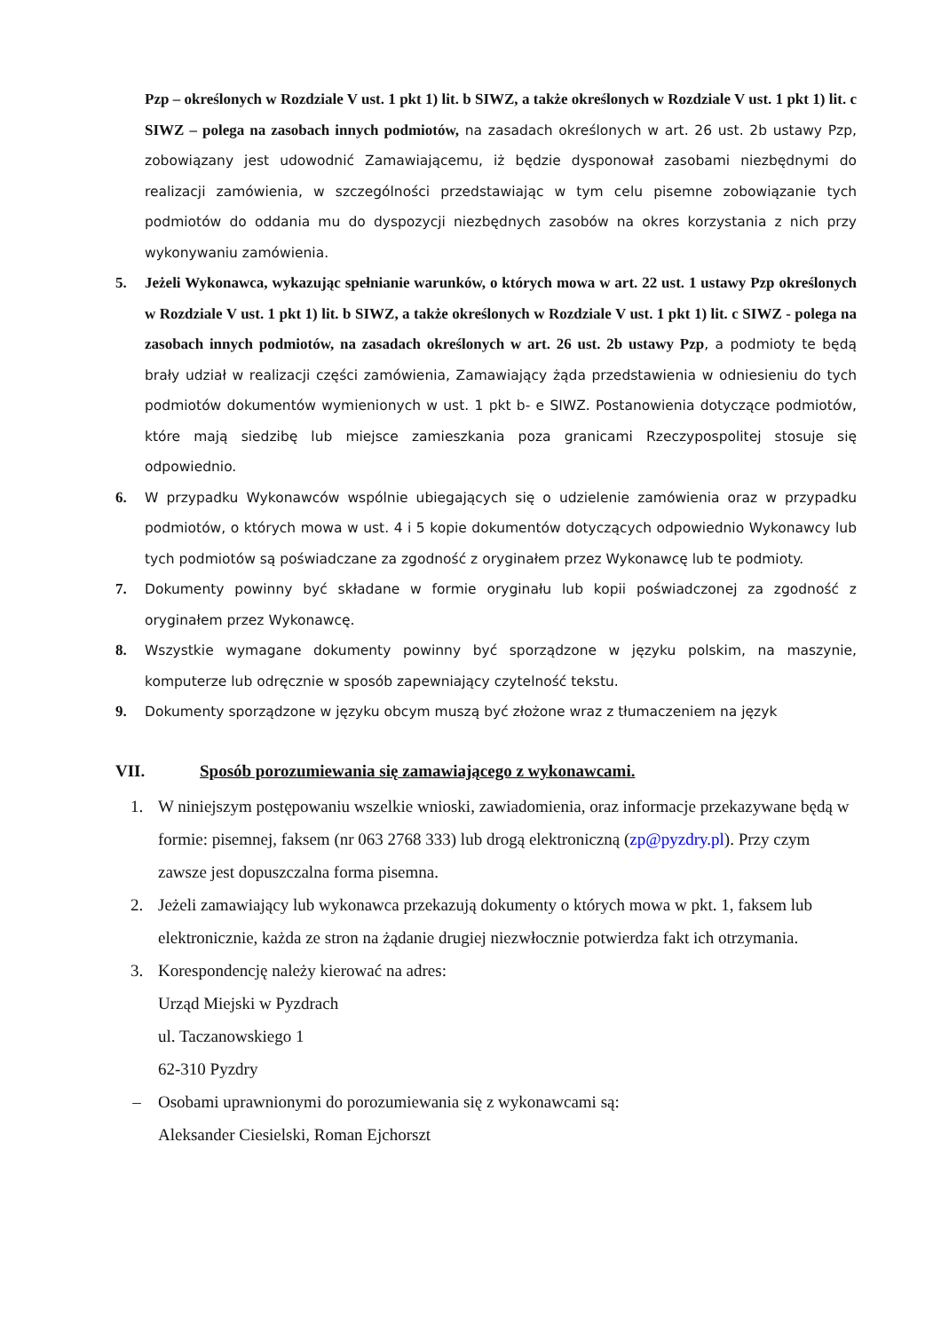Pzp – określonych w Rozdziale V ust. 1 pkt 1) lit. b SIWZ, a także określonych w Rozdziale V ust. 1 pkt 1) lit. c SIWZ – polega na zasobach innych podmiotów, na zasadach określonych w art. 26 ust. 2b ustawy Pzp, zobowiązany jest udowodnić Zamawiającemu, iż będzie dysponował zasobami niezbędnymi do realizacji zamówienia, w szczególności przedstawiając w tym celu pisemne zobowiązanie tych podmiotów do oddania mu do dyspozycji niezbędnych zasobów na okres korzystania z nich przy wykonywaniu zamówienia.
5. Jeżeli Wykonawca, wykazując spełnianie warunków, o których mowa w art. 22 ust. 1 ustawy Pzp określonych w Rozdziale V ust. 1 pkt 1) lit. b SIWZ, a także określonych w Rozdziale V ust. 1 pkt 1) lit. c SIWZ - polega na zasobach innych podmiotów, na zasadach określonych w art. 26 ust. 2b ustawy Pzp, a podmioty te będą brały udział w realizacji części zamówienia, Zamawiający żąda przedstawienia w odniesieniu do tych podmiotów dokumentów wymienionych w ust. 1 pkt b- e SIWZ. Postanowienia dotyczące podmiotów, które mają siedzibę lub miejsce zamieszkania poza granicami Rzeczypospolitej stosuje się odpowiednio.
6. W przypadku Wykonawców wspólnie ubiegających się o udzielenie zamówienia oraz w przypadku podmiotów, o których mowa w ust. 4 i 5 kopie dokumentów dotyczących odpowiednio Wykonawcy lub tych podmiotów są poświadczane za zgodność z oryginałem przez Wykonawcę lub te podmioty.
7. Dokumenty powinny być składane w formie oryginału lub kopii poświadczonej za zgodność z oryginałem przez Wykonawcę.
8. Wszystkie wymagane dokumenty powinny być sporządzone w języku polskim, na maszynie, komputerze lub odręcznie w sposób zapewniający czytelność tekstu.
9. Dokumenty sporządzone w języku obcym muszą być złożone wraz z tłumaczeniem na język
VII. Sposób porozumiewania się zamawiającego z wykonawcami.
1. W niniejszym postępowaniu wszelkie wnioski, zawiadomienia, oraz informacje przekazywane będą w formie: pisemnej, faksem (nr 063 2768 333) lub drogą elektroniczną (zp@pyzdry.pl). Przy czym zawsze jest dopuszczalna forma pisemna.
2. Jeżeli zamawiający lub wykonawca przekazują dokumenty o których mowa w pkt. 1, faksem lub elektronicznie, każda ze stron na żądanie drugiej niezwłocznie potwierdza fakt ich otrzymania.
3. Korespondencję należy kierować na adres:
Urząd Miejski w Pyzdrach
ul. Taczanowskiego 1
62-310 Pyzdry
– Osobami uprawnionymi do porozumiewania się z wykonawcami są:
Aleksander Ciesielski, Roman Ejchorszt